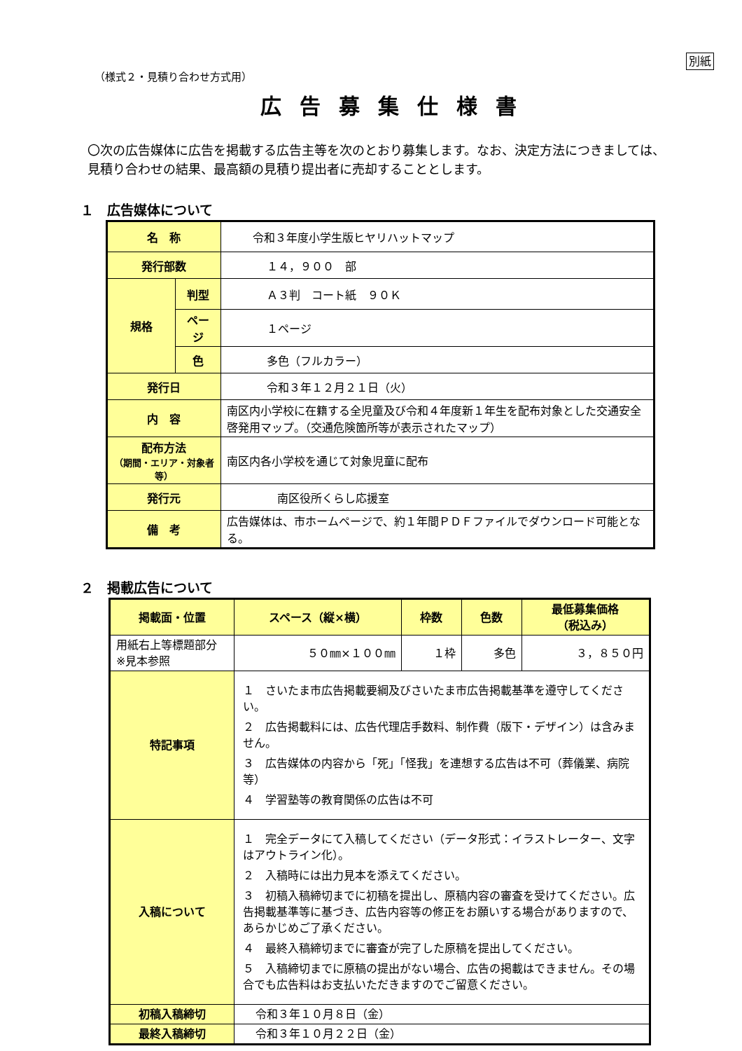別紙
（様式２・見積り合わせ方式用）
広告募集仕様書
〇次の広告媒体に広告を掲載する広告主等を次のとおり募集します。なお、決定方法につきましては、見積り合わせの結果、最高額の見積り提出者に売却することとします。
１　広告媒体について
| 名 称 | | 令和３年度小学生版ヒヤリハットマップ |
| 発行部数 | | １４，９００ 部 |
| 規格 | 判型 | Ａ３判 コート紙 ９０Ｋ |
| | ページ | １ページ |
| | 色 | 多色（フルカラー） |
| 発行日 | | 令和３年１２月２１日（火） |
| 内 容 | | 南区内小学校に在籍する全児童及び令和４年度新１年生を配布対象とした交通安全啓発用マップ。（交通危険箇所等が表示されたマップ） |
| 配布方法 （期間・エリア・対象者等） | | 南区内各小学校を通じて対象児童に配布 |
| 発行元 | | 南区役所くらし応援室 |
| 備 考 | | 広告媒体は、市ホームページで、約１年間ＰＤＦファイルでダウンロード可能となる。 |
２　掲載広告について
| 掲載面・位置 | スペース（縦×横） | 枠数 | 色数 | 最低募集価格 （税込み） |
| 用紙右上等標題部分 ※見本参照 | ５０㎜×１００㎜ | １枠 | 多色 | ３，８５０円 |
| 特記事項 | １ さいたま市広告掲載要綱及びさいたま市広告掲載基準を遵守してください。 ２ 広告掲載料には、広告代理店手数料、制作費（版下・デザイン）は含みません。 ３ 広告媒体の内容から「死」「怪我」を連想する広告は不可（葬儀業、病院等） ４ 学習塾等の教育関係の広告は不可 | | | |
| 入稿について | １ 完全データにて入稿してください（データ形式：イラストレーター、文字はアウトライン化）。 ２ 入稿時には出力見本を添えてください。 ３ 初稿入稿締切までに初稿を提出し、原稿内容の審査を受けてください。広告掲載基準等に基づき、広告内容等の修正をお願いする場合がありますので、あらかじめご了承ください。 ４ 最終入稿締切までに審査が完了した原稿を提出してください。 ５ 入稿締切までに原稿の提出がない場合、広告の掲載はできません。その場合でも広告料はお支払いただきますのでご留意ください。 | | | |
| 初稿入稿締切 | 令和３年１０月８日（金） | | | |
| 最終入稿締切 | 令和３年１０月２２日（金） | | | |